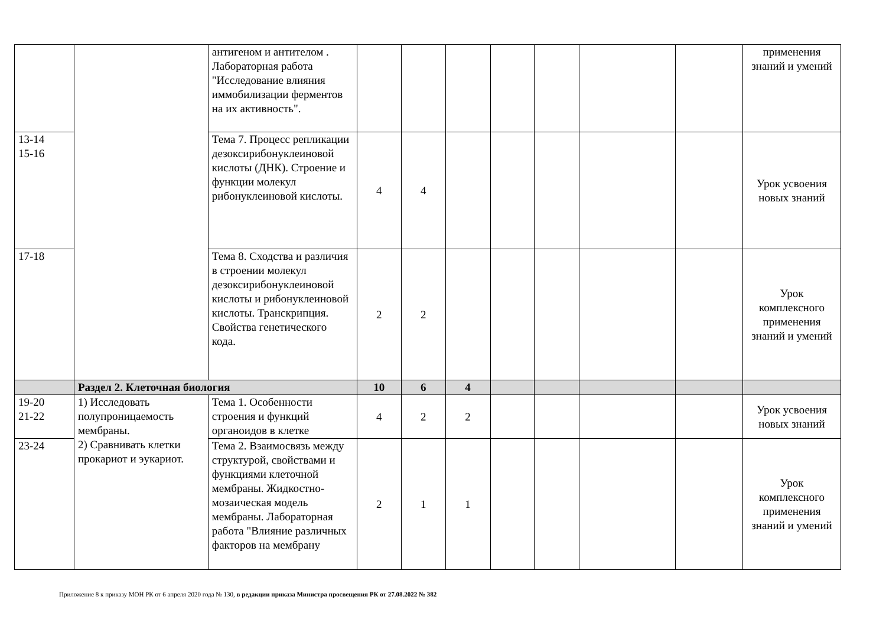| | | антигеном и антителом . Лабораторная работа "Исследование влияния иммобилизации ферментов на их активность". | | | | | | | | применения знаний и умений |
| 13-14 15-16 | | Тема 7. Процесс репликации дезоксирибонуклеиновой кислоты (ДНК). Строение и функции молекул рибонуклеиновой кислоты. | 4 | 4 | | | | | | Урок усвоения новых знаний |
| 17-18 | | Тема 8. Сходства и различия в строении молекул дезоксирибонуклеиновой кислоты и рибонуклеиновой кислоты. Транскрипция. Свойства генетического кода. | 2 | 2 | | | | | | Урок комплексного применения знаний и умений |
| | Раздел 2. Клеточная биология | | 10 | 6 | 4 | | | | | |
| 19-20 21-22 | 1) Исследовать полупроницаемость мембраны. 2) Сравнивать клетки прокариот и эукариот. | Тема 1. Особенности строения и функций органоидов в клетке | 4 | 2 | 2 | | | | | Урок усвоения новых знаний |
| 23-24 | | Тема 2. Взаимосвязь между структурой, свойствами и функциями клеточной мембраны. Жидкостно-мозаическая модель мембраны. Лабораторная работа "Влияние различных факторов на мембрану | 2 | 1 | 1 | | | | | Урок комплексного применения знаний и умений |
Приложение 8 к приказу МОН РК от 6 апреля 2020 года № 130, в редакции приказа Министра просвещения РК от 27.08.2022 № 382